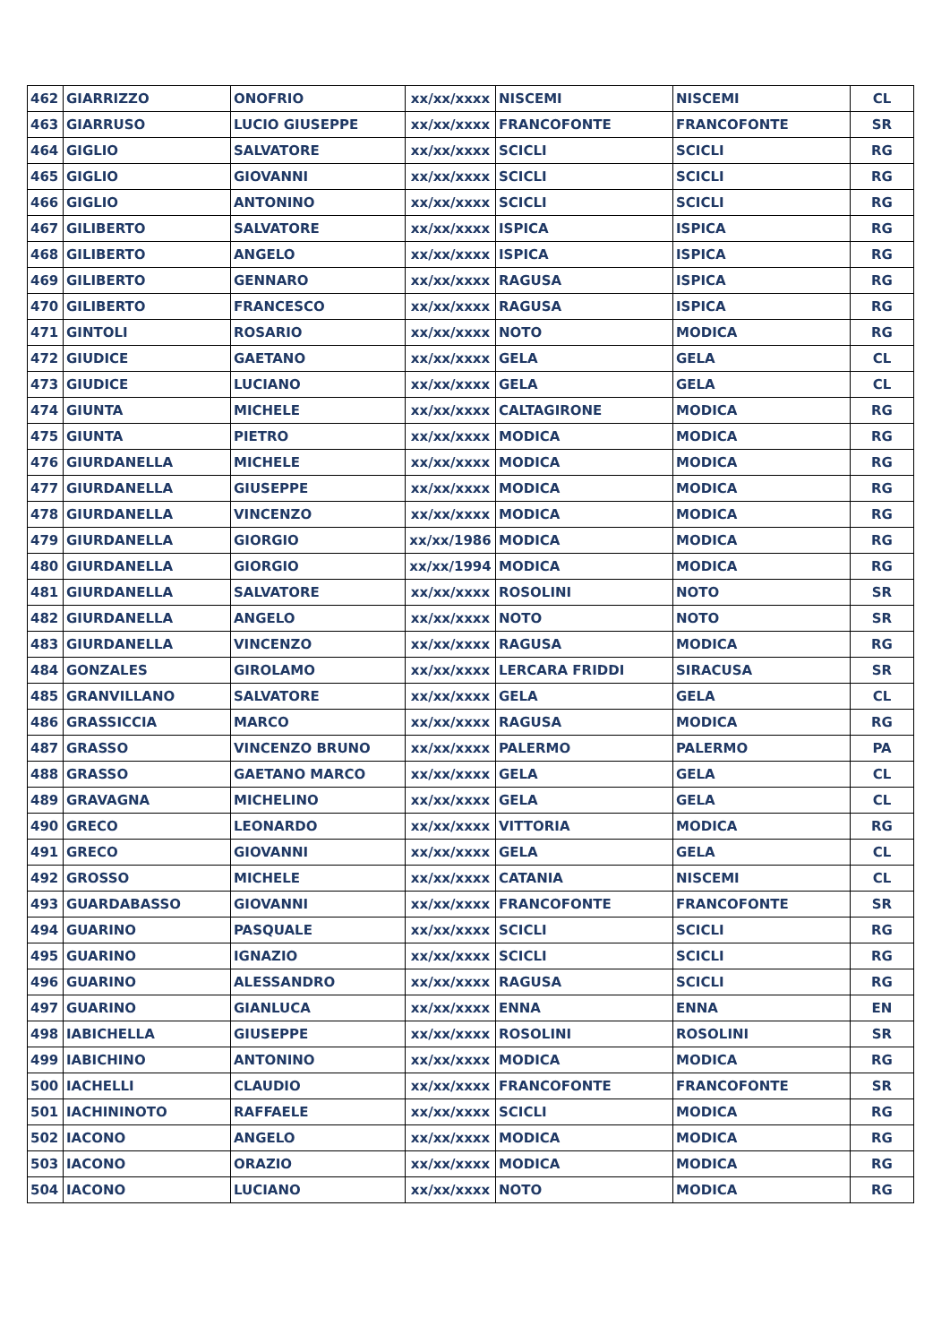| 462 | GIARRIZZO | ONOFRIO | xx/xx/xxxx | NISCEMI | NISCEMI | CL |
| 463 | GIARRUSO | LUCIO GIUSEPPE | xx/xx/xxxx | FRANCOFONTE | FRANCOFONTE | SR |
| 464 | GIGLIO | SALVATORE | xx/xx/xxxx | SCICLI | SCICLI | RG |
| 465 | GIGLIO | GIOVANNI | xx/xx/xxxx | SCICLI | SCICLI | RG |
| 466 | GIGLIO | ANTONINO | xx/xx/xxxx | SCICLI | SCICLI | RG |
| 467 | GILIBERTO | SALVATORE | xx/xx/xxxx | ISPICA | ISPICA | RG |
| 468 | GILIBERTO | ANGELO | xx/xx/xxxx | ISPICA | ISPICA | RG |
| 469 | GILIBERTO | GENNARO | xx/xx/xxxx | RAGUSA | ISPICA | RG |
| 470 | GILIBERTO | FRANCESCO | xx/xx/xxxx | RAGUSA | ISPICA | RG |
| 471 | GINTOLI | ROSARIO | xx/xx/xxxx | NOTO | MODICA | RG |
| 472 | GIUDICE | GAETANO | xx/xx/xxxx | GELA | GELA | CL |
| 473 | GIUDICE | LUCIANO | xx/xx/xxxx | GELA | GELA | CL |
| 474 | GIUNTA | MICHELE | xx/xx/xxxx | CALTAGIRONE | MODICA | RG |
| 475 | GIUNTA | PIETRO | xx/xx/xxxx | MODICA | MODICA | RG |
| 476 | GIURDANELLA | MICHELE | xx/xx/xxxx | MODICA | MODICA | RG |
| 477 | GIURDANELLA | GIUSEPPE | xx/xx/xxxx | MODICA | MODICA | RG |
| 478 | GIURDANELLA | VINCENZO | xx/xx/xxxx | MODICA | MODICA | RG |
| 479 | GIURDANELLA | GIORGIO | xx/xx/1986 | MODICA | MODICA | RG |
| 480 | GIURDANELLA | GIORGIO | xx/xx/1994 | MODICA | MODICA | RG |
| 481 | GIURDANELLA | SALVATORE | xx/xx/xxxx | ROSOLINI | NOTO | SR |
| 482 | GIURDANELLA | ANGELO | xx/xx/xxxx | NOTO | NOTO | SR |
| 483 | GIURDANELLA | VINCENZO | xx/xx/xxxx | RAGUSA | MODICA | RG |
| 484 | GONZALES | GIROLAMO | xx/xx/xxxx | LERCARA FRIDDI | SIRACUSA | SR |
| 485 | GRANVILLANO | SALVATORE | xx/xx/xxxx | GELA | GELA | CL |
| 486 | GRASSICCIA | MARCO | xx/xx/xxxx | RAGUSA | MODICA | RG |
| 487 | GRASSO | VINCENZO BRUNO | xx/xx/xxxx | PALERMO | PALERMO | PA |
| 488 | GRASSO | GAETANO MARCO | xx/xx/xxxx | GELA | GELA | CL |
| 489 | GRAVAGNA | MICHELINO | xx/xx/xxxx | GELA | GELA | CL |
| 490 | GRECO | LEONARDO | xx/xx/xxxx | VITTORIA | MODICA | RG |
| 491 | GRECO | GIOVANNI | xx/xx/xxxx | GELA | GELA | CL |
| 492 | GROSSO | MICHELE | xx/xx/xxxx | CATANIA | NISCEMI | CL |
| 493 | GUARDABASSO | GIOVANNI | xx/xx/xxxx | FRANCOFONTE | FRANCOFONTE | SR |
| 494 | GUARINO | PASQUALE | xx/xx/xxxx | SCICLI | SCICLI | RG |
| 495 | GUARINO | IGNAZIO | xx/xx/xxxx | SCICLI | SCICLI | RG |
| 496 | GUARINO | ALESSANDRO | xx/xx/xxxx | RAGUSA | SCICLI | RG |
| 497 | GUARINO | GIANLUCA | xx/xx/xxxx | ENNA | ENNA | EN |
| 498 | IABICHELLA | GIUSEPPE | xx/xx/xxxx | ROSOLINI | ROSOLINI | SR |
| 499 | IABICHINO | ANTONINO | xx/xx/xxxx | MODICA | MODICA | RG |
| 500 | IACHELLI | CLAUDIO | xx/xx/xxxx | FRANCOFONTE | FRANCOFONTE | SR |
| 501 | IACHININOTO | RAFFAELE | xx/xx/xxxx | SCICLI | MODICA | RG |
| 502 | IACONO | ANGELO | xx/xx/xxxx | MODICA | MODICA | RG |
| 503 | IACONO | ORAZIO | xx/xx/xxxx | MODICA | MODICA | RG |
| 504 | IACONO | LUCIANO | xx/xx/xxxx | NOTO | MODICA | RG |